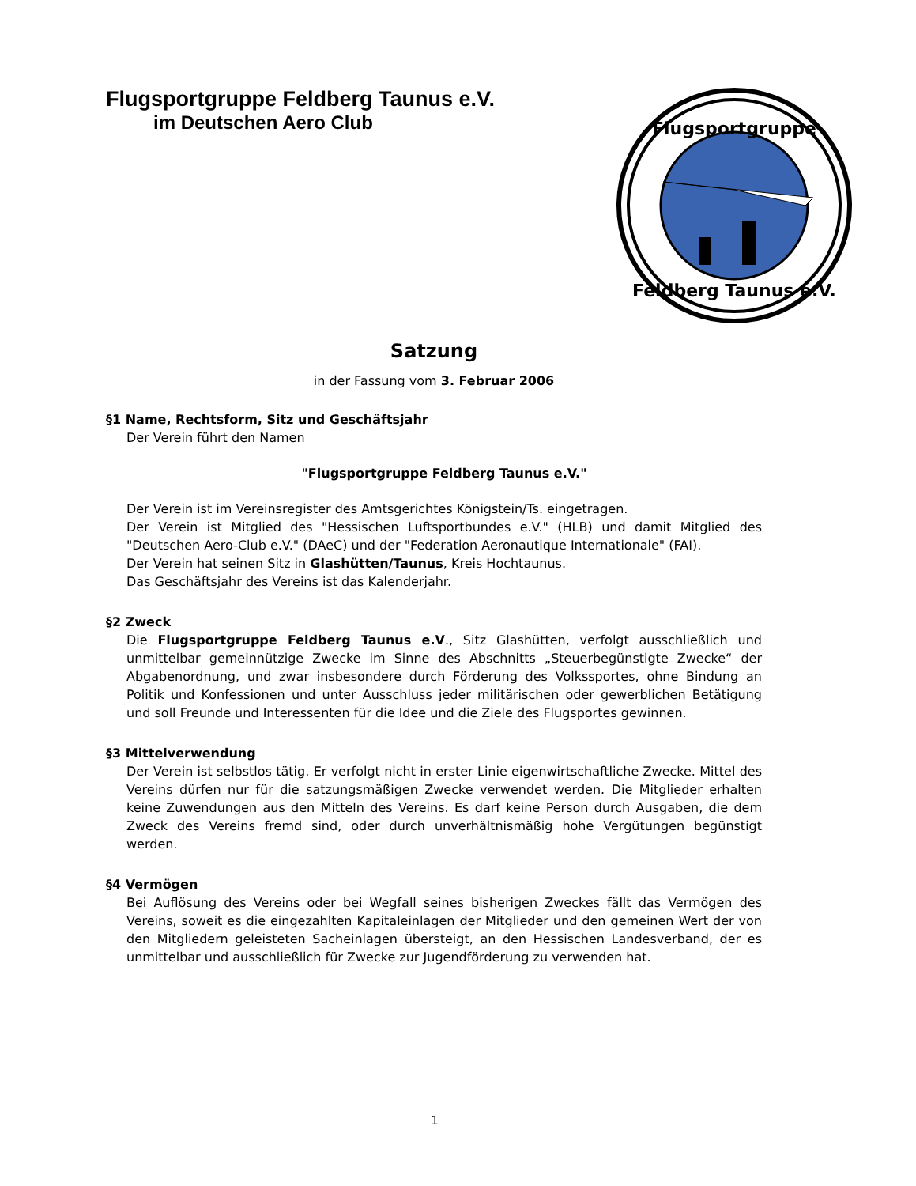Flugsportgruppe Feldberg Taunus e.V.
im Deutschen Aero Club
Flugsportgruppe
Feldberg Taunus e.V.
Satzung
in der Fassung vom 3. Februar 2006
§1 Name, Rechtsform, Sitz und Geschäftsjahr
Der Verein führt den Namen
"Flugsportgruppe Feldberg Taunus e.V."
Der Verein ist im Vereinsregister des Amtsgerichtes Königstein/Ts. eingetragen.
Der Verein ist Mitglied des "Hessischen Luftsportbundes e.V." (HLB) und damit Mitglied des "Deutschen Aero-Club e.V." (DAeC) und der "Federation Aeronautique Internationale" (FAI).
Der Verein hat seinen Sitz in Glashütten/Taunus, Kreis Hochtaunus.
Das Geschäftsjahr des Vereins ist das Kalenderjahr.
§2 Zweck
Die Flugsportgruppe Feldberg Taunus e.V., Sitz Glashütten, verfolgt ausschließlich und unmittelbar gemeinnützige Zwecke im Sinne des Abschnitts „Steuerbegünstigte Zwecke“ der Abgabenordnung, und zwar insbesondere durch Förderung des Volkssportes, ohne Bindung an Politik und Konfessionen und unter Ausschluss jeder militärischen oder gewerblichen Betätigung und soll Freunde und Interessenten für die Idee und die Ziele des Flugsportes gewinnen.
§3 Mittelverwendung
Der Verein ist selbstlos tätig. Er verfolgt nicht in erster Linie eigenwirtschaftliche Zwecke. Mittel des Vereins dürfen nur für die satzungsmäßigen Zwecke verwendet werden. Die Mitglieder erhalten keine Zuwendungen aus den Mitteln des Vereins. Es darf keine Person durch Ausgaben, die dem Zweck des Vereins fremd sind, oder durch unverhältnismäßig hohe Vergütungen begünstigt werden.
§4 Vermögen
Bei Auflösung des Vereins oder bei Wegfall seines bisherigen Zweckes fällt das Vermögen des Vereins, soweit es die eingezahlten Kapitaleinlagen der Mitglieder und den gemeinen Wert der von den Mitgliedern geleisteten Sacheinlagen übersteigt, an den Hessischen Landesverband, der es unmittelbar und ausschließlich für Zwecke zur Jugendförderung zu verwenden hat.
1